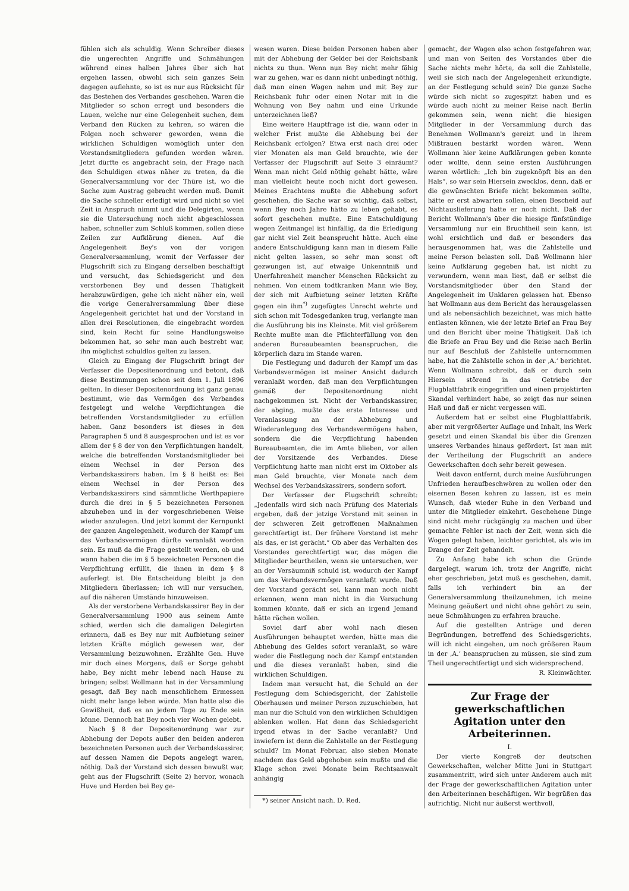fühlen sich als schuldig. Wenn Schreiber dieses die ungerechten Angriffe und Schmähungen während eines halben Jahres über sich hat ergehen lassen, obwohl sich sein ganzes Sein dagegen auflehnte, so ist es nur aus Rücksicht für das Bestehen des Verbandes geschehen. Waren die Mitglieder so schon erregt und besonders die Lauen, welche nur eine Gelegenheit suchen, dem Verband den Rücken zu kehren, so wären die Folgen noch schwerer geworden, wenn die wirklichen Schuldigen womöglich unter den Vorstandsmitgliedern gefunden worden wären. Jetzt dürfte es angebracht sein, der Frage nach den Schuldigen etwas näher zu treten, da die Generalversammlung vor der Thüre ist, wo die Sache zum Austrag gebracht werden muß. Damit die Sache schneller erledigt wird und nicht so viel Zeit in Anspruch nimmt und die Delegirten, wenn sie die Untersuchung noch nicht abgeschlossen haben, schneller zum Schluß kommen, sollen diese Zeilen zur Aufklärung dienen. Auf die Angelegenheit Bey's von der vorigen Generalversammlung, womit der Verfasser der Flugschrift sich zu Eingang derselben beschäftigt und versucht, das Schiedsgericht und den verstorbenen Bey und dessen Thätigkeit herabzuwürdigen, gehe ich nicht näher ein, weil die vorige Generalversammlung über diese Angelegenheit gerichtet hat und der Vorstand in allen drei Resolutionen, die eingebracht worden sind, kein Recht für seine Handlungsweise bekommen hat, so sehr man auch bestrebt war, ihn möglichst schuldlos gelten zu lassen.
Gleich zu Eingang der Flugschrift bringt der Verfasser die Depositenordnung und betont, daß diese Bestimmungen schon seit dem 1. Juli 1896 gelten. In dieser Depositenordnung ist ganz genau bestimmt, wie das Vermögen des Verbandes festgelegt und welche Verpflichtungen die betreffenden Vorstandsmitglieder zu erfüllen haben. Ganz besonders ist dieses in den Paragraphen 5 und 8 ausgesprochen und ist es vor allem der § 8 der von den Verpflichtungen handelt, welche die betreffenden Vorstandsmitglieder bei einem Wechsel in der Person des Verbandskassirers haben. Im § 8 heißt es: Bei einem Wechsel in der Person des Verbandskassirers sind sämmtliche Werthpapiere durch die drei in § 5 bezeichneten Personen abzuheben und in der vorgeschriebenen Weise wieder anzulegen. Und jetzt kommt der Kernpunkt der ganzen Angelegenheit, wodurch der Kampf um das Verbandsvermögen dürfte veranlaßt worden sein. Es muß da die Frage gestellt werden, ob und wann haben die im § 5 bezeichneten Personen die Verpflichtung erfüllt, die ihnen in dem § 8 auferlegt ist. Die Entscheidung bleibt ja den Mitgliedern überlassen; ich will nur versuchen, auf die näheren Umstände hinzuweisen.
Als der verstorbene Verbandskassirer Bey in der Generalversammlung 1900 aus seinem Amte schied, werden sich die damaligen Delegirten erinnern, daß es Bey nur mit Aufbietung seiner letzten Kräfte möglich gewesen war, der Versammlung beizuwohnen. Erzählte Gen. Huve mir doch eines Morgens, daß er Sorge gehabt habe, Bey nicht mehr lebend nach Hause zu bringen; selbst Wollmann hat in der Versammlung gesagt, daß Bey nach menschlichem Ermessen nicht mehr lange leben würde. Man hatte also die Gewißheit, daß es an jedem Tage zu Ende sein könne. Dennoch hat Bey noch vier Wochen gelebt.
Nach § 8 der Depositenordnung war zur Abhebung der Depots außer den beiden anderen bezeichneten Personen auch der Verbandskassirer, auf dessen Namen die Depots angelegt waren, nöthig. Daß der Vorstand sich dessen bewußt war, geht aus der Flugschrift (Seite 2) hervor, wonach Huve und Herden bei Bey ge-
wesen waren. Diese beiden Personen haben aber mit der Abhebung der Gelder bei der Reichsbank nichts zu thun. Wenn nun Bey nicht mehr fähig war zu gehen, war es dann nicht unbedingt nöthig, daß man einen Wagen nahm und mit Bey zur Reichsbank fuhr oder einen Notar mit in die Wohnung von Bey nahm und eine Urkunde unterzeichnen ließ?
Eine weitere Hauptfrage ist die, wann oder in welcher Frist mußte die Abhebung bei der Reichsbank erfolgen? Etwa erst nach drei oder vier Monaten als man Geld brauchte, wie der Verfasser der Flugschrift auf Seite 3 einräumt? Wenn man nicht Geld nöthig gehabt hätte, wäre man vielleicht heute noch nicht dort gewesen. Meines Erachtens mußte die Abhebung sofort geschehen, die Sache war so wichtig, daß selbst, wenn Bey noch Jahre hätte zu leben gehabt, es sofort geschehen mußte. Eine Entschuldigung wegen Zeitmangel ist hinfällig, da die Erledigung gar nicht viel Zeit beansprucht hätte. Auch eine andere Entschuldigung kann man in diesem Falle nicht gelten lassen, so sehr man sonst oft gezwungen ist, auf etwaige Unkenntniß und Unerfahrenheit mancher Menschen Rücksicht zu nehmen. Von einem todtkranken Mann wie Bey, der sich mit Aufbietung seiner letzten Kräfte gegen ein ihm<sup>*)</sup> zugefügtes Unrecht wehrte und sich schon mit Todesgedanken trug, verlangte man die Ausführung bis ins Kleinste. Mit viel größerem Rechte mußte man die Pflichterfüllung von den anderen Bureaubeamten beanspruchen, die körperlich dazu im Stande waren.
Die Festlegung und dadurch der Kampf um das Verbandsvermögen ist meiner Ansicht dadurch veranlaßt worden, daß man den Verpflichtungen gemäß der Depositenordnung nicht nachgekommen ist. Nicht der Verbandskassirer, der abging, mußte das erste Interesse und Veranlassung an der Abhebung und Wiederanlegung des Verbandsvermögens haben, sondern die die Verpflichtung habenden Bureaubeamten, die im Amte blieben, vor allen der Vorsitzende des Verbandes. Diese Verpflichtung hatte man nicht erst im Oktober als man Geld brauchte, vier Monate nach dem Wechsel des Verbandskassirers, sondern sofort.
Der Verfasser der Flugschrift schreibt: „Jedenfalls wird sich nach Prüfung des Materials ergeben, daß der jetzige Vorstand mit seinen in der schweren Zeit getroffenen Maßnahmen gerechtfertigt ist. Der frühere Vorstand ist mehr als das, er ist gerächt.“ Ob aber das Verhalten des Vorstandes gerechtfertigt war, das mögen die Mitglieder beurtheilen, wenn sie untersuchen, wer an der Versäumniß schuld ist, wodurch der Kampf um das Verbandsvermögen veranlaßt wurde. Daß der Vorstand gerächt sei, kann man noch nicht erkennen, wenn man nicht in die Versuchung kommen könnte, daß er sich an irgend Jemand hätte rächen wollen.
Soviel darf aber wohl nach diesen Ausführungen behauptet werden, hätte man die Abhebung des Geldes sofort veranlaßt, so wäre weder die Festlegung noch der Kampf entstanden und die dieses veranlaßt haben, sind die wirklichen Schuldigen.
Indem man versucht hat, die Schuld an der Festlegung dem Schiedsgericht, der Zahlstelle Oberhausen und meiner Person zuzuschieben, hat man nur die Schuld von den wirklichen Schuldigen ablenken wollen. Hat denn das Schiedsgericht irgend etwas in der Sache veranlaßt? Und inwiefern ist denn die Zahlstelle an der Festlegung schuld? Im Monat Februar, also sieben Monate nachdem das Geld abgehoben sein mußte und die Klage schon zwei Monate beim Rechtsanwalt anhängig
*) seiner Ansicht nach. D. Red.
gemacht, der Wagen also schon festgefahren war, und man von Seiten des Vorstandes über die Sache nichts mehr hörte, da soll die Zahlstelle, weil sie sich nach der Angelegenheit erkundigte, an der Festlegung schuld sein? Die ganze Sache würde sich nicht so zugespitzt haben und es würde auch nicht zu meiner Reise nach Berlin gekommen sein, wenn nicht die hiesigen Mitglieder in der Versammlung durch das Benehmen Wollmann's gereizt und in ihrem Mißtrauen bestärkt worden wären. Wenn Wollmann hier keine Aufklärungen geben konnte oder wollte, denn seine ersten Ausführungen waren wörtlich: „Ich bin zugeknöpft bis an den Hals“, so war sein Hiersein zwecklos, denn, daß er die gewünschten Briefe nicht bekommen sollte, hätte er erst abwarten sollen, einen Bescheid auf Nichtauslieferung hatte er noch nicht. Daß der Bericht Wollmann's über die hiesige fünfstündige Versammlung nur ein Bruchtheil sein kann, ist wohl ersichtlich und daß er besonders das herausgenommen hat, was die Zahlstelle und meine Person belasten soll. Daß Wollmann hier keine Aufklärung gegeben hat, ist nicht zu verwundern, wenn man liest, daß er selbst die Vorstandsmitglieder über den Stand der Angelegenheit im Unklaren gelassen hat. Ebenso hat Wollmann aus dem Bericht das herausgelassen und als nebensächlich bezeichnet, was mich hätte entlasten können, wie der letzte Brief an Frau Bey und den Bericht über meine Thätigkeit. Daß ich die Briefe an Frau Bey und die Reise nach Berlin nur auf Beschluß der Zahlstelle unternommen habe, hat die Zahlstelle schon in der ‚A.‘ berichtet. Wenn Wollmann schreibt, daß er durch sein Hiersein störend in das Getriebe der Flugblattfabrik eingegriffen und einen projektirten Skandal verhindert habe, so zeigt das nur seinen Haß und daß er nicht vergessen will.
Außerdem hat er selbst eine Flugblattfabrik, aber mit vergrößerter Auflage und Inhalt, ins Werk gesetzt und einen Skandal bis über die Grenzen unseres Verbandes hinaus gefördert. Ist man mit der Vertheilung der Flugschrift an andere Gewerkschaften doch sehr bereit gewesen.
Weit davon entfernt, durch meine Ausführungen Unfrieden heraufbeschwören zu wollen oder den eisernen Besen kehren zu lassen, ist es mein Wunsch, daß wieder Ruhe in den Verband und unter die Mitglieder einkehrt. Geschehene Dinge sind nicht mehr rückgängig zu machen und über gemachte Fehler ist nach der Zeit, wenn sich die Wogen gelegt haben, leichter gerichtet, als wie im Drange der Zeit gehandelt.
Zu Anfang habe ich schon die Gründe dargelegt, warum ich, trotz der Angriffe, nicht eher geschrieben, jetzt muß es geschehen, damit, falls ich verhindert bin an der Generalversammlung theilzunehmen, ich meine Meinung geäußert und nicht ohne gehört zu sein, neue Schmähungen zu erfahren brauche.
Auf die gestellten Anträge und deren Begründungen, betreffend des Schiedsgerichts, will ich nicht eingehen, um noch größeren Raum in der ‚A.‘ beanspruchen zu müssen, sie sind zum Theil ungerechtfertigt und sich widersprechend.
R. Kleinwächter.
Zur Frage der gewerkschaftlichen Agitation unter den Arbeiterinnen.
I.
Der vierte Kongreß der deutschen Gewerkschaften, welcher Mitte Juni in Stuttgart zusammentritt, wird sich unter Anderem auch mit der Frage der gewerkschaftlichen Agitation unter den Arbeiterinnen beschäftigen. Wir begrüßen das aufrichtig. Nicht nur äußerst werthvoll,